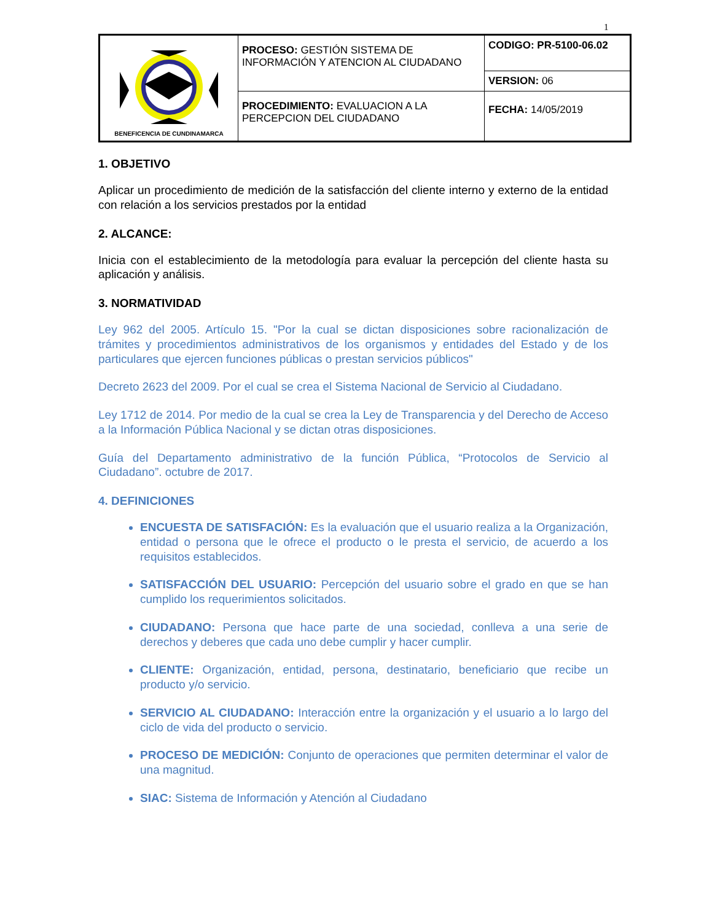1
| BENEFICENCIA DE CUNDINAMARCA | PROCESO: GESTIÓN SISTEMA DE INFORMACIÓN Y ATENCION AL CIUDADANO | CODIGO: PR-5100-06.02 |
| | | VERSION: 06 |
| | PROCEDIMIENTO: EVALUACION A LA PERCEPCION DEL CIUDADANO | FECHA: 14/05/2019 |
1. OBJETIVO
Aplicar un procedimiento de medición de la satisfacción del cliente interno y externo de la entidad con relación a los servicios prestados por la entidad
2. ALCANCE:
Inicia con el establecimiento de la metodología para evaluar la percepción del cliente hasta su aplicación y análisis.
3. NORMATIVIDAD
Ley 962 del 2005. Artículo 15. "Por la cual se dictan disposiciones sobre racionalización de trámites y procedimientos administrativos de los organismos y entidades del Estado y de los particulares que ejercen funciones públicas o prestan servicios públicos"
Decreto 2623 del 2009. Por el cual se crea el Sistema Nacional de Servicio al Ciudadano.
Ley 1712 de 2014. Por medio de la cual se crea la Ley de Transparencia y del Derecho de Acceso a la Información Pública Nacional y se dictan otras disposiciones.
Guía del Departamento administrativo de la función Pública, “Protocolos de Servicio al Ciudadano”. octubre de 2017.
4. DEFINICIONES
ENCUESTA DE SATISFACIÓN: Es la evaluación que el usuario realiza a la Organización, entidad o persona que le ofrece el producto o le presta el servicio, de acuerdo a los requisitos establecidos.
SATISFACCIÓN DEL USUARIO: Percepción del usuario sobre el grado en que se han cumplido los requerimientos solicitados.
CIUDADANO: Persona que hace parte de una sociedad, conlleva a una serie de derechos y deberes que cada uno debe cumplir y hacer cumplir.
CLIENTE: Organización, entidad, persona, destinatario, beneficiario que recibe un producto y/o servicio.
SERVICIO AL CIUDADANO: Interacción entre la organización y el usuario a lo largo del ciclo de vida del producto o servicio.
PROCESO DE MEDICIÓN: Conjunto de operaciones que permiten determinar el valor de una magnitud.
SIAC: Sistema de Información y Atención al Ciudadano